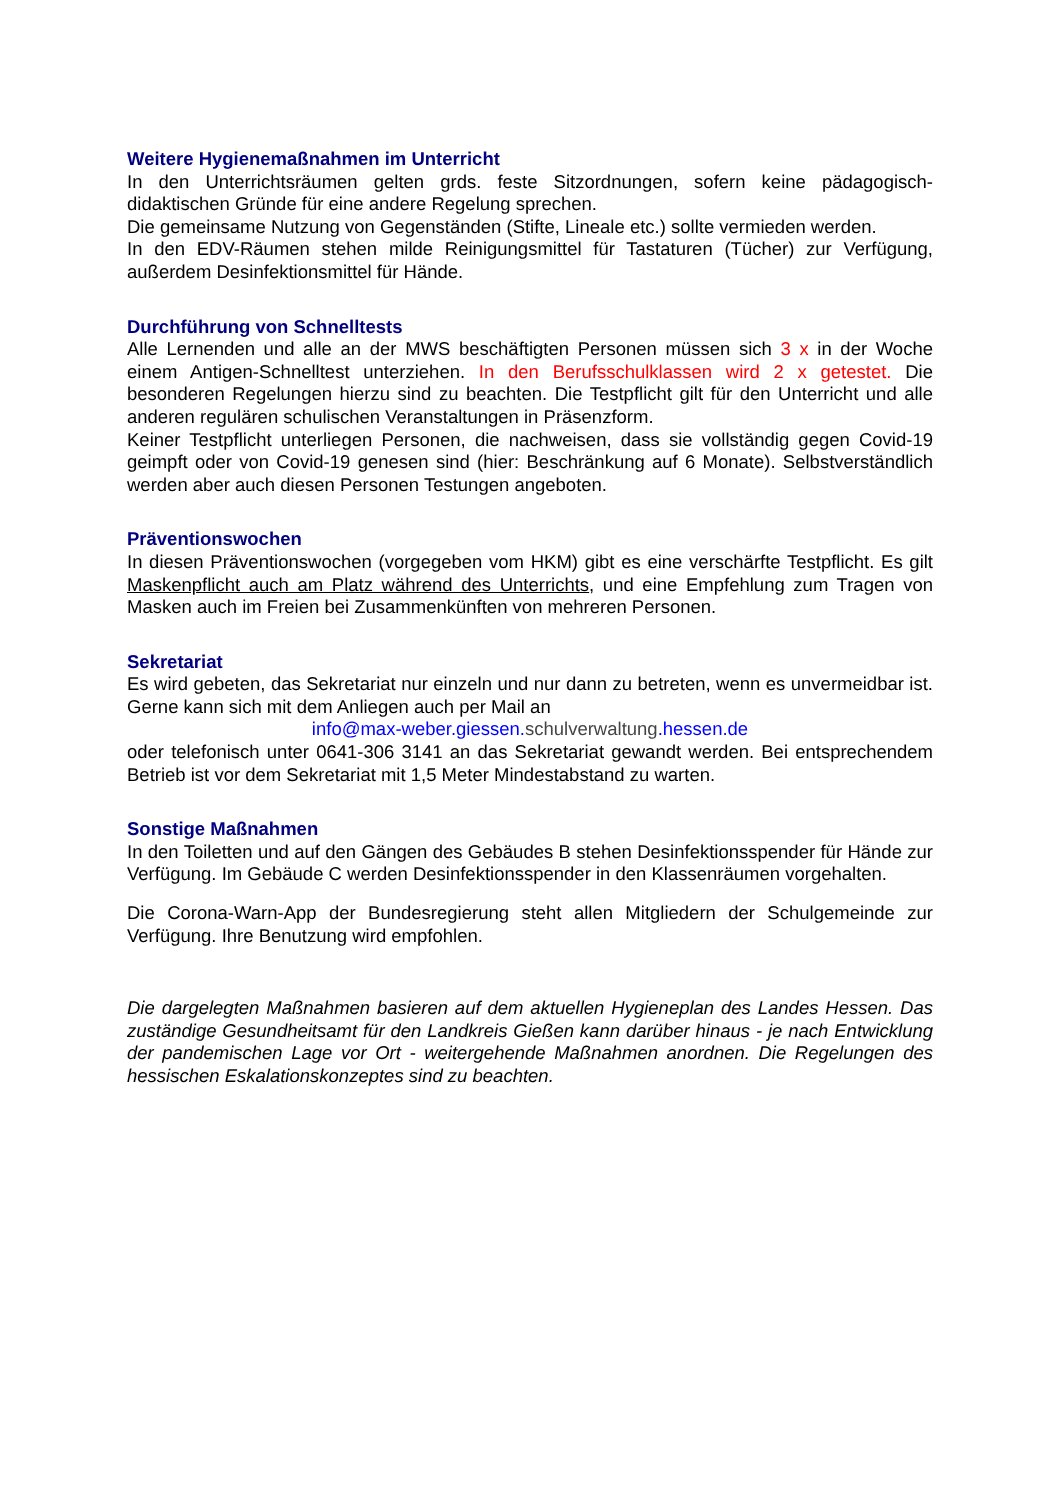Weitere Hygienemaßnahmen im Unterricht
In den Unterrichtsräumen gelten grds. feste Sitzordnungen, sofern keine pädagogisch-didaktischen Gründe für eine andere Regelung sprechen.
Die gemeinsame Nutzung von Gegenständen (Stifte, Lineale etc.) sollte vermieden werden.
In den EDV-Räumen stehen milde Reinigungsmittel für Tastaturen (Tücher) zur Verfügung, außerdem Desinfektionsmittel für Hände.
Durchführung von Schnelltests
Alle Lernenden und alle an der MWS beschäftigten Personen müssen sich 3 x in der Woche einem Antigen-Schnelltest unterziehen. In den Berufsschulklassen wird 2 x getestet. Die besonderen Regelungen hierzu sind zu beachten. Die Testpflicht gilt für den Unterricht und alle anderen regulären schulischen Veranstaltungen in Präsenzform.
Keiner Testpflicht unterliegen Personen, die nachweisen, dass sie vollständig gegen Covid-19 geimpft oder von Covid-19 genesen sind (hier: Beschränkung auf 6 Monate). Selbstverständlich werden aber auch diesen Personen Testungen angeboten.
Präventionswochen
In diesen Präventionswochen (vorgegeben vom HKM) gibt es eine verschärfte Testpflicht. Es gilt Maskenpflicht auch am Platz während des Unterrichts, und eine Empfehlung zum Tragen von Masken auch im Freien bei Zusammenkünften von mehreren Personen.
Sekretariat
Es wird gebeten, das Sekretariat nur einzeln und nur dann zu betreten, wenn es unvermeidbar ist. Gerne kann sich mit dem Anliegen auch per Mail an
info@max-weber.giessen.schulverwaltung.hessen.de
oder telefonisch unter 0641-306 3141 an das Sekretariat gewandt werden. Bei entsprechendem Betrieb ist vor dem Sekretariat mit 1,5 Meter Mindestabstand zu warten.
Sonstige Maßnahmen
In den Toiletten und auf den Gängen des Gebäudes B stehen Desinfektionsspender für Hände zur Verfügung. Im Gebäude C werden Desinfektionsspender in den Klassenräumen vorgehalten.
Die Corona-Warn-App der Bundesregierung steht allen Mitgliedern der Schulgemeinde zur Verfügung. Ihre Benutzung wird empfohlen.
Die dargelegten Maßnahmen basieren auf dem aktuellen Hygieneplan des Landes Hessen. Das zuständige Gesundheitsamt für den Landkreis Gießen kann darüber hinaus - je nach Entwicklung der pandemischen Lage vor Ort - weitergehende Maßnahmen anordnen. Die Regelungen des hessischen Eskalationskonzeptes sind zu beachten.